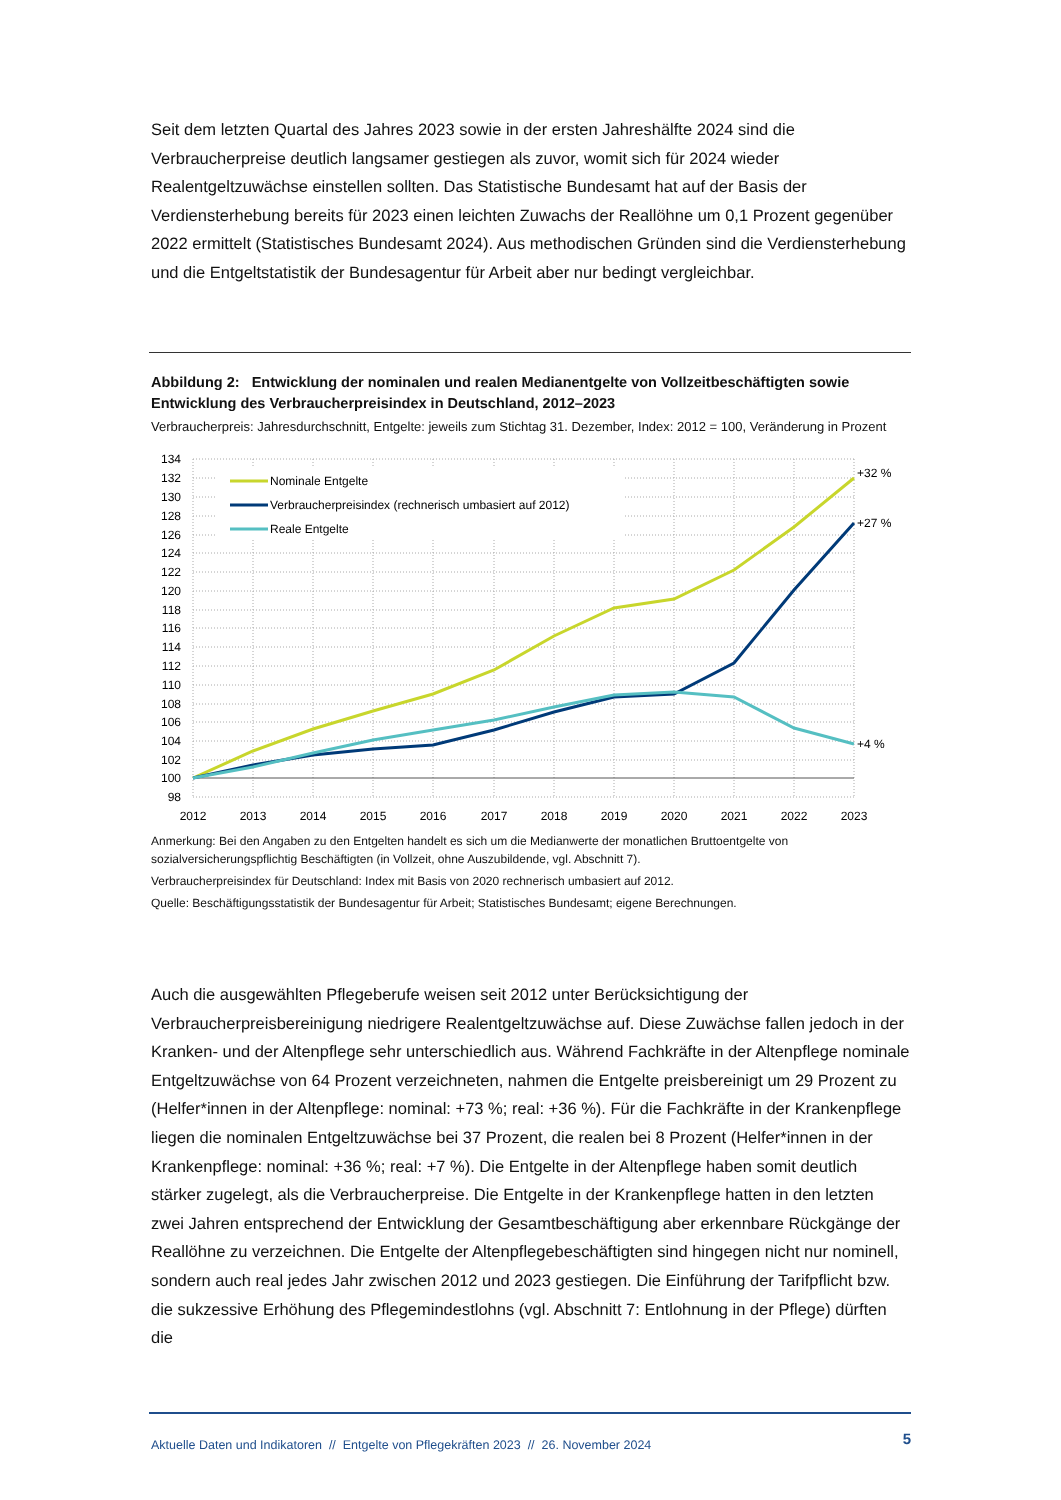Seit dem letzten Quartal des Jahres 2023 sowie in der ersten Jahreshälfte 2024 sind die Verbraucherpreise deutlich langsamer gestiegen als zuvor, womit sich für 2024 wieder Realentgeltzuwächse einstellen sollten. Das Statistische Bundesamt hat auf der Basis der Verdiensterhebung bereits für 2023 einen leichten Zuwachs der Reallöhne um 0,1 Prozent gegenüber 2022 ermittelt (Statistisches Bundesamt 2024). Aus methodischen Gründen sind die Verdiensterhebung und die Entgeltstatistik der Bundesagentur für Arbeit aber nur bedingt vergleichbar.
Abbildung 2: Entwicklung der nominalen und realen Medianentgelte von Vollzeitbeschäftigten sowie Entwicklung des Verbraucherpreisindex in Deutschland, 2012–2023
Verbraucherpreis: Jahresdurchschnitt, Entgelte: jeweils zum Stichtag 31. Dezember, Index: 2012 = 100, Veränderung in Prozent
134
132
130
128
126
124
122
120
118
116
114
112
110
108
106
104
102
100
98
2012
2013
2014
2015
2016
2017
2018
2019
2020
2021
2022
2023
Nominale Entgelte
Verbraucherpreisindex (rechnerisch umbasiert auf 2012)
Reale Entgelte
+32 %
+27 %
+4 %
Anmerkung: Bei den Angaben zu den Entgelten handelt es sich um die Medianwerte der monatlichen Bruttoentgelte von sozialversicherungspflichtig Beschäftigten (in Vollzeit, ohne Auszubildende, vgl. Abschnitt 7).
Verbraucherpreisindex für Deutschland: Index mit Basis von 2020 rechnerisch umbasiert auf 2012.
Quelle: Beschäftigungsstatistik der Bundesagentur für Arbeit; Statistisches Bundesamt; eigene Berechnungen.
Auch die ausgewählten Pflegeberufe weisen seit 2012 unter Berücksichtigung der Verbraucherpreisbereinigung niedrigere Realentgeltzuwächse auf. Diese Zuwächse fallen jedoch in der Kranken- und der Altenpflege sehr unterschiedlich aus. Während Fachkräfte in der Altenpflege nominale Entgeltzuwächse von 64 Prozent verzeichneten, nahmen die Entgelte preisbereinigt um 29 Prozent zu (Helfer*innen in der Altenpflege: nominal: +73 %; real: +36 %). Für die Fachkräfte in der Krankenpflege liegen die nominalen Entgeltzuwächse bei 37 Prozent, die realen bei 8 Prozent (Helfer*innen in der Krankenpflege: nominal: +36 %; real: +7 %). Die Entgelte in der Altenpflege haben somit deutlich stärker zugelegt, als die Verbraucherpreise. Die Entgelte in der Krankenpflege hatten in den letzten zwei Jahren entsprechend der Entwicklung der Gesamtbeschäftigung aber erkennbare Rückgänge der Reallöhne zu verzeichnen. Die Entgelte der Altenpflegebeschäftigten sind hingegen nicht nur nominell, sondern auch real jedes Jahr zwischen 2012 und 2023 gestiegen. Die Einführung der Tarifpflicht bzw. die sukzessive Erhöhung des Pflegemindestlohns (vgl. Abschnitt 7: Entlohnung in der Pflege) dürften die
Aktuelle Daten und Indikatoren // Entgelte von Pflegekräften 2023 // 26. November 2024 5